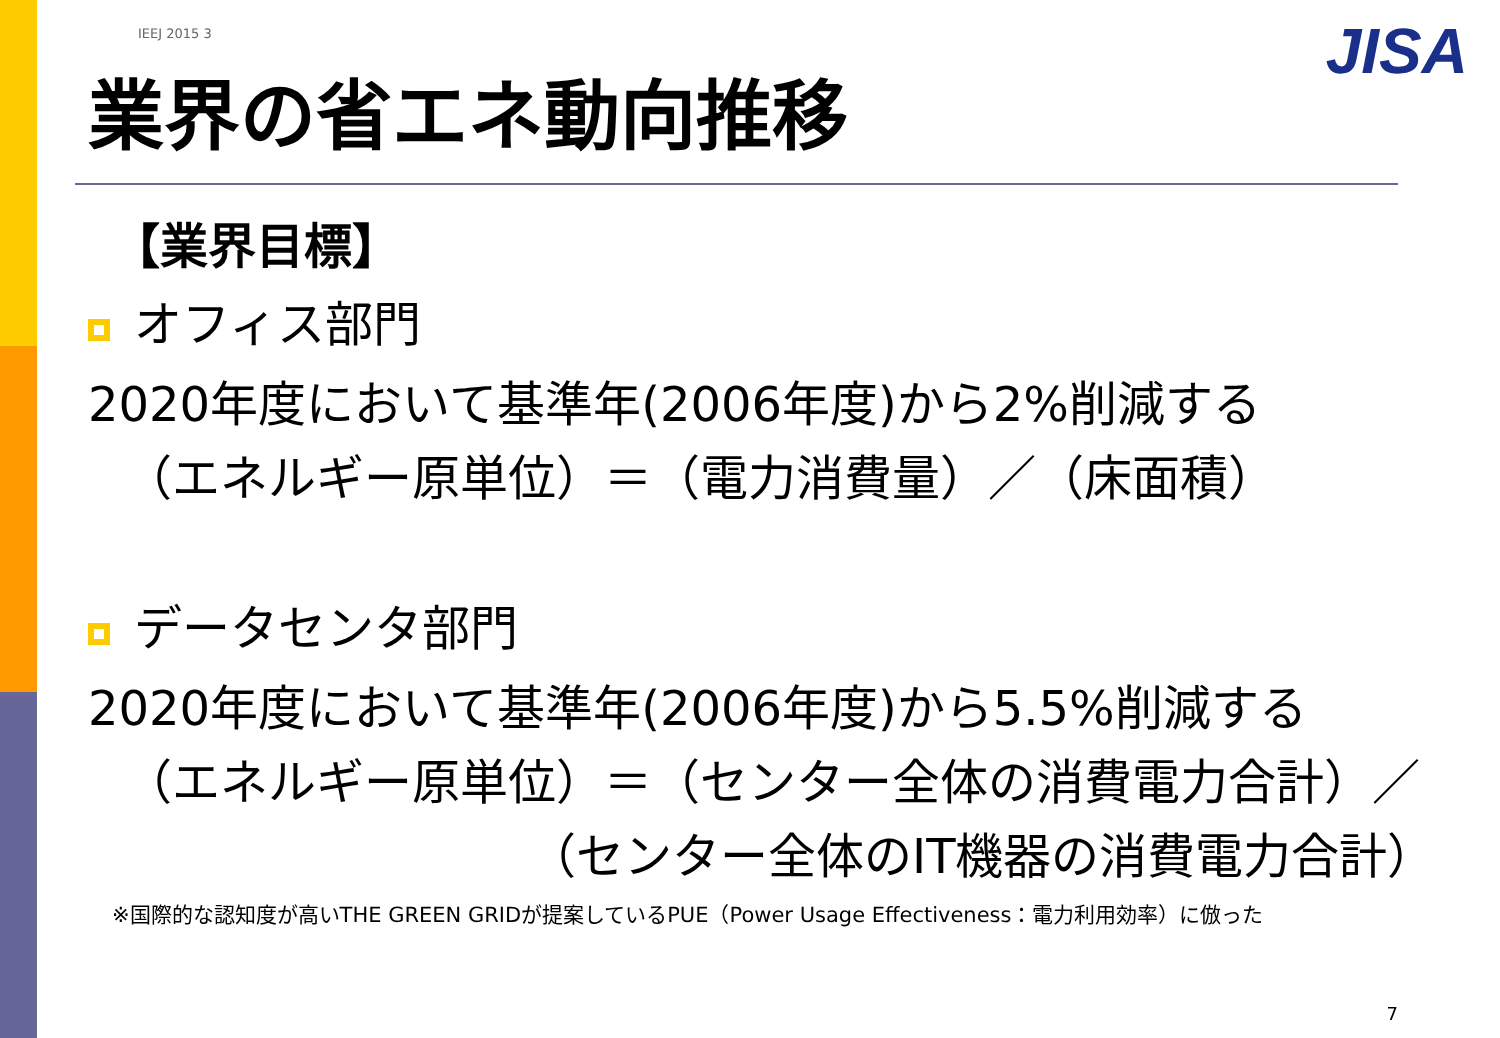JISA
IEEJ 2015 3
業界の省エネ動向推移
【業界目標】
オフィス部門
2020年度において基準年(2006年度)から2%削減する
（エネルギー原単位）＝（電力消費量）／（床面積）
データセンタ部門
2020年度において基準年(2006年度)から5.5%削減する
（エネルギー原単位）＝（センター全体の消費電力合計）／
（センター全体のIT機器の消費電力合計）
※国際的な認知度が高いTHE GREEN GRIDが提案しているPUE（Power Usage Effectiveness：電力利用効率）に倣った
7